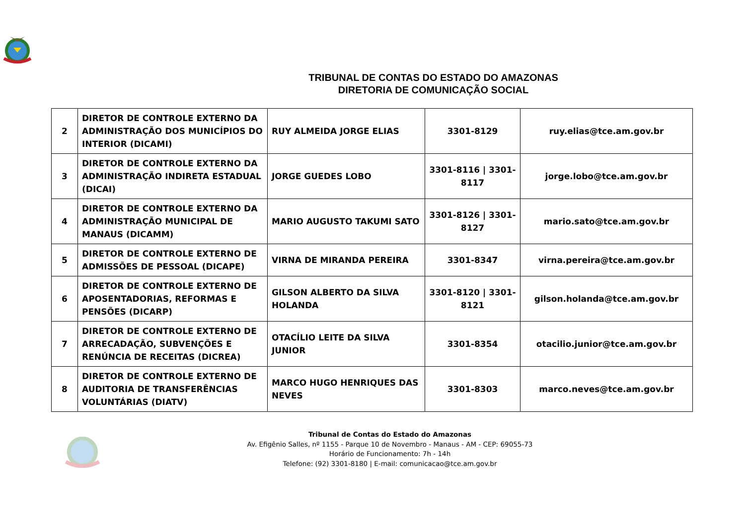TRIBUNAL DE CONTAS DO ESTADO DO AMAZONAS
DIRETORIA DE COMUNICAÇÃO SOCIAL
| 2 | DIRETOR DE CONTROLE EXTERNO DA ADMINISTRAÇÃO DOS MUNICÍPIOS DO INTERIOR (DICAMI) | RUY ALMEIDA JORGE ELIAS | 3301-8129 | ruy.elias@tce.am.gov.br |
| 3 | DIRETOR DE CONTROLE EXTERNO DA ADMINISTRAÇÃO INDIRETA ESTADUAL (DICAI) | JORGE GUEDES LOBO | 3301-8116 / 3301-8117 | jorge.lobo@tce.am.gov.br |
| 4 | DIRETOR DE CONTROLE EXTERNO DA ADMINISTRAÇÃO MUNICIPAL DE MANAUS (DICAMM) | MARIO AUGUSTO TAKUMI SATO | 3301-8126 / 3301-8127 | mario.sato@tce.am.gov.br |
| 5 | DIRETOR DE CONTROLE EXTERNO DE ADMISSÕES DE PESSOAL (DICAPE) | VIRNA DE MIRANDA PEREIRA | 3301-8347 | virna.pereira@tce.am.gov.br |
| 6 | DIRETOR DE CONTROLE EXTERNO DE APOSENTADORIAS, REFORMAS E PENSÕES (DICARP) | GILSON ALBERTO DA SILVA HOLANDA | 3301-8120 / 3301-8121 | gilson.holanda@tce.am.gov.br |
| 7 | DIRETOR DE CONTROLE EXTERNO DE ARRECADAÇÃO, SUBVENÇÕES E RENÚNCIA DE RECEITAS (DICREA) | OTACÍLIO LEITE DA SILVA JUNIOR | 3301-8354 | otacilio.junior@tce.am.gov.br |
| 8 | DIRETOR DE CONTROLE EXTERNO DE AUDITORIA DE TRANSFERÊNCIAS VOLUNTÁRIAS (DIATV) | MARCO HUGO HENRIQUES DAS NEVES | 3301-8303 | marco.neves@tce.am.gov.br |
Tribunal de Contas do Estado do Amazonas
Av. Efigênio Salles, nº 1155 - Parque 10 de Novembro - Manaus - AM - CEP: 69055-73
Horário de Funcionamento: 7h - 14h
Telefone: (92) 3301-8180 | E-mail: comunicacao@tce.am.gov.br